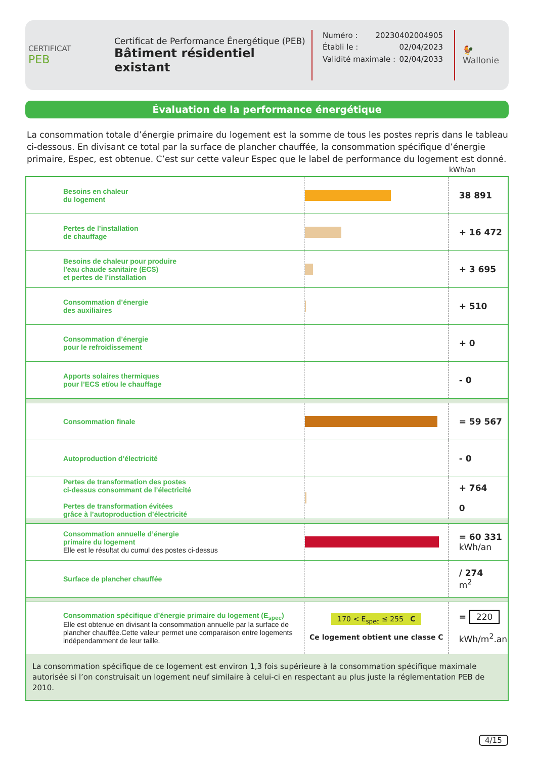CERTIFICAT
PEB
Certificat de Performance Énergétique (PEB)
Bâtiment résidentiel existant
Numéro : 20230402004905
Établi le : 02/04/2023
Validité maximale : 02/04/2033
🐓
Wallonie
Évaluation de la performance énergétique
La consommation totale d’énergie primaire du logement est la somme de tous les postes repris dans le tableau ci-dessous. En divisant ce total par la surface de plancher chauffée, la consommation spécifique d’énergie primaire, Espec, est obtenue. C’est sur cette valeur Espec que le label de performance du logement est donné.
kWh/an
| Besoins en chaleur du logement | | 38 891 |
| Pertes de l’installation de chauffage | | + 16 472 |
| Besoins de chaleur pour produire l’eau chaude sanitaire (ECS) et pertes de l’installation | | + 3 695 |
| Consommation d’énergie des auxiliaires | | + 510 |
| Consommation d’énergie pour le refroidissement | | + 0 |
| Apports solaires thermiques pour l’ECS et/ou le chauffage | | - 0 |
| Consommation finale | | = 59 567 |
| Autoproduction d’électricité | | - 0 |
| Pertes de transformation des postes ci-dessus consommant de l’électricité Pertes de transformation évitées grâce à l’autoproduction d’électricité | | + 764 0 |
| Consommation annuelle d’énergie primaire du logement Elle est le résultat du cumul des postes ci-dessus | | = 60 331 kWh/an |
| Surface de plancher chauffée | | / 274 m<sup>2</sup> |
| Consommation spécifique d’énergie primaire du logement (E<sub>spec</sub>) Elle est obtenue en divisant la consommation annuelle par la surface de plancher chauffée.Cette valeur permet une comparaison entre logements indépendamment de leur taille. | 170 < E<sub>spec</sub> ≤ 255 C Ce logement obtient une classe C | = 220 kWh/m<sup>2</sup>.an |
| La consommation spécifique de ce logement est environ 1,3 fois supérieure à la consommation spécifique maximale autorisée si l’on construisait un logement neuf similaire à celui-ci en respectant au plus juste la réglementation PEB de 2010. | | |
4/15